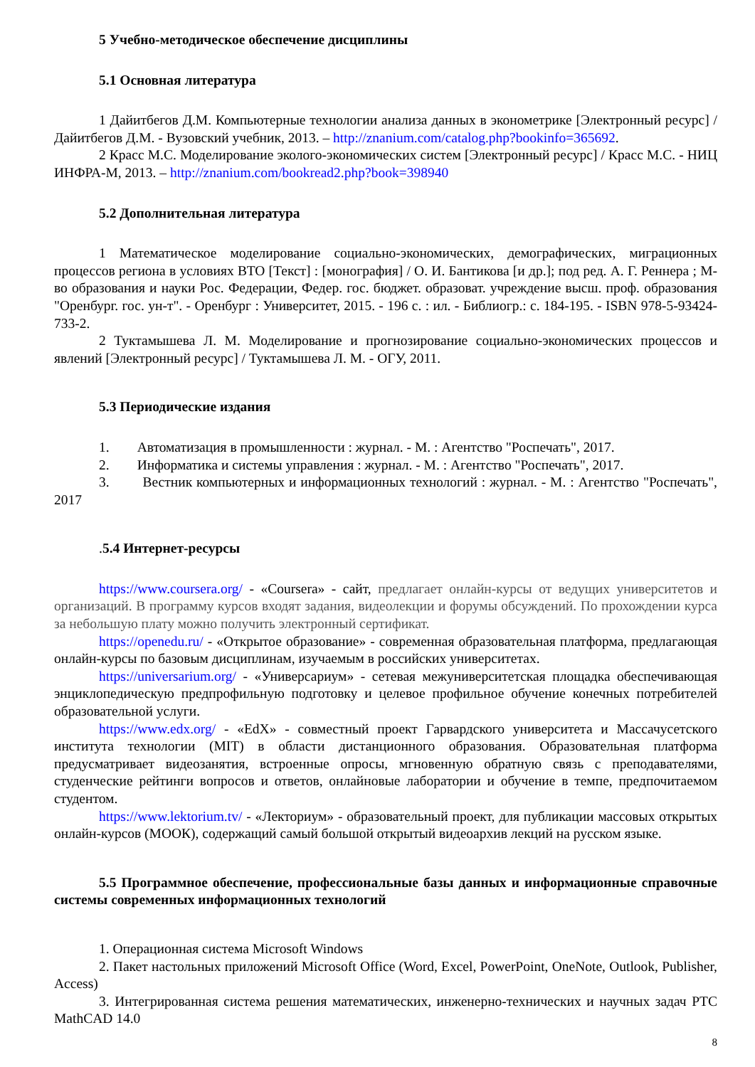5 Учебно-методическое обеспечение дисциплины
5.1 Основная литература
1 Дайитбегов Д.М. Компьютерные технологии анализа данных в эконометрике [Электронный ресурс] / Дайитбегов Д.М. - Вузовский учебник, 2013. – http://znanium.com/catalog.php?bookinfo=365692.
2 Красс М.С. Моделирование эколого-экономических систем [Электронный ресурс] / Красс М.С. - НИЦ ИНФРА-М, 2013. – http://znanium.com/bookread2.php?book=398940
5.2 Дополнительная литература
1 Математическое моделирование социально-экономических, демографических, миграционных процессов региона в условиях ВТО [Текст] : [монография] / О. И. Бантикова [и др.]; под ред. А. Г. Реннера ; М-во образования и науки Рос. Федерации, Федер. гос. бюджет. образоват. учреждение высш. проф. образования "Оренбург. гос. ун-т". - Оренбург : Университет, 2015. - 196 с. : ил. - Библиогр.: с. 184-195. - ISBN 978-5-93424-733-2.
2 Туктамышева Л. М. Моделирование и прогнозирование социально-экономических процессов и явлений [Электронный ресурс] / Туктамышева Л. М. - ОГУ, 2011.
5.3 Периодические издания
1. Автоматизация в промышленности : журнал. - М. : Агентство "Роспечать", 2017.
2. Информатика и системы управления : журнал. - М. : Агентство "Роспечать", 2017.
3. Вестник компьютерных и информационных технологий : журнал. - М. : Агентство "Роспечать", 2017
.5.4 Интернет-ресурсы
https://www.coursera.org/ - «Coursera» - сайт, предлагает онлайн-курсы от ведущих университетов и организаций. В программу курсов входят задания, видеолекции и форумы обсуждений. По прохождении курса за небольшую плату можно получить электронный сертификат.
https://openedu.ru/ - «Открытое образование» - современная образовательная платформа, предлагающая онлайн-курсы по базовым дисциплинам, изучаемым в российских университетах.
https://universarium.org/ - «Универсариум» - сетевая межуниверситетская площадка обеспечивающая энциклопедическую предпрофильную подготовку и целевое профильное обучение конечных потребителей образовательной услуги.
https://www.edx.org/ - «EdX» - совместный проект Гарвардского университета и Массачусетского института технологии (MIT) в области дистанционного образования. Образовательная платформа предусматривает видеозанятия, встроенные опросы, мгновенную обратную связь с преподавателями, студенческие рейтинги вопросов и ответов, онлайновые лаборатории и обучение в темпе, предпочитаемом студентом.
https://www.lektorium.tv/ - «Лекториум» - образовательный проект, для публикации массовых открытых онлайн-курсов (МООК), содержащий самый большой открытый видеоархив лекций на русском языке.
5.5 Программное обеспечение, профессиональные базы данных и информационные справочные системы современных информационных технологий
1. Операционная система Microsoft Windows
2. Пакет настольных приложений Microsoft Office (Word, Excel, PowerPoint, OneNote, Outlook, Publisher, Access)
3. Интегрированная система решения математических, инженерно-технических и научных задач PTC MathCAD 14.0
8